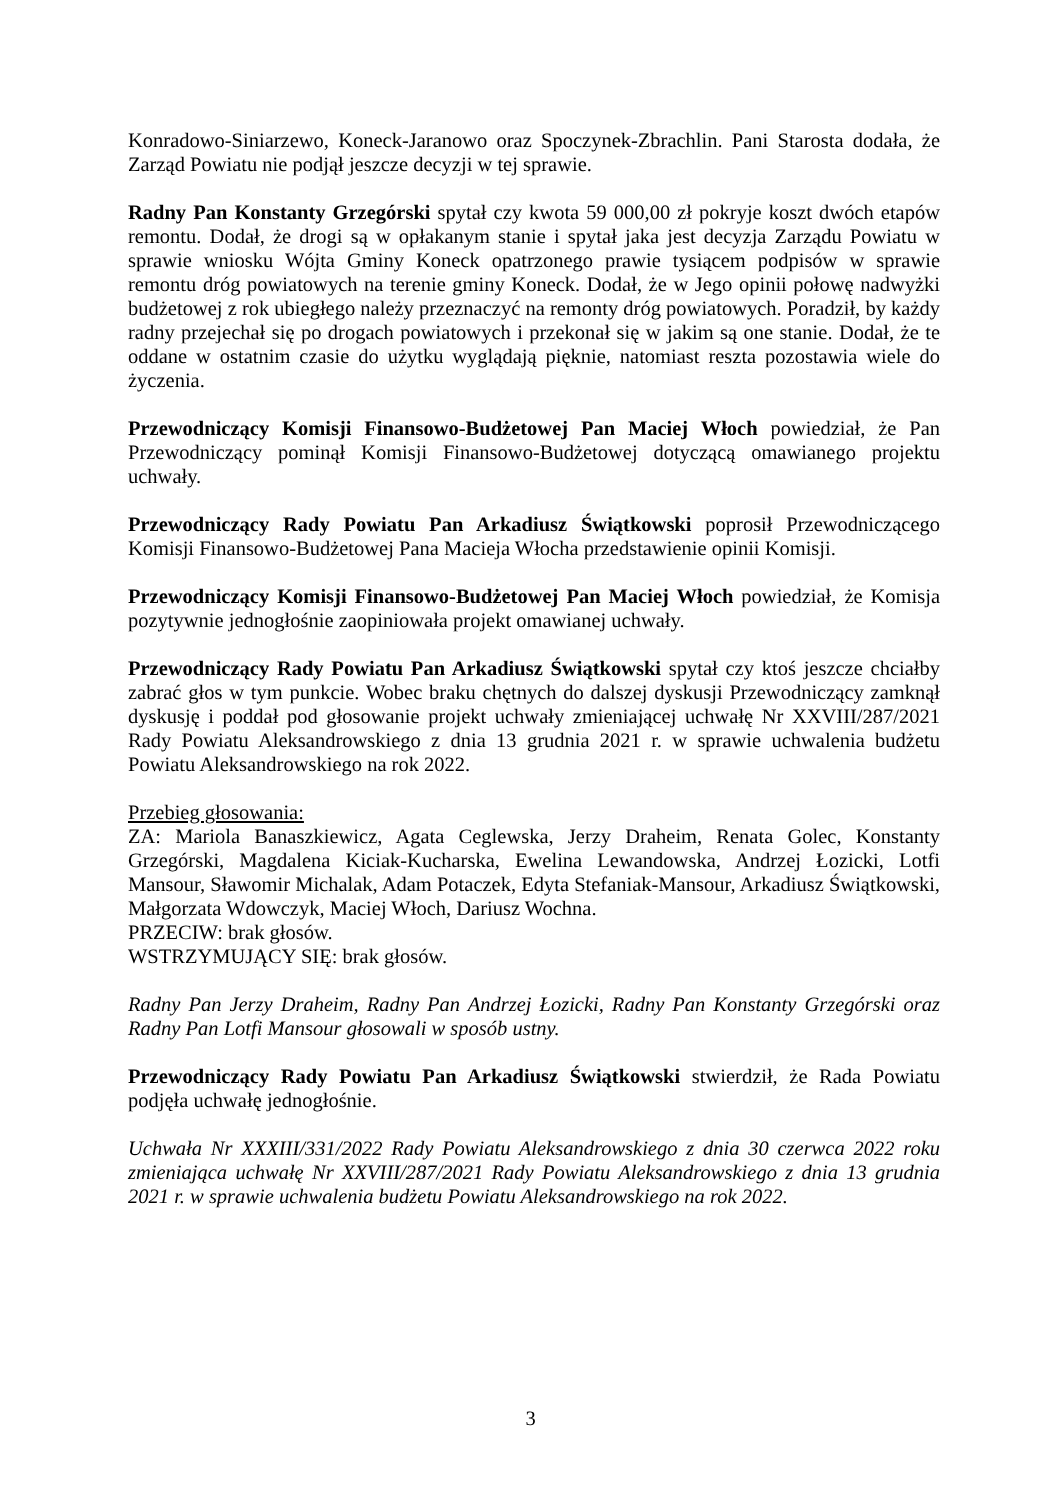Konradowo-Siniarzewo, Koneck-Jaranowo oraz Spoczynek-Zbrachlin. Pani Starosta dodała, że Zarząd Powiatu nie podjął jeszcze decyzji w tej sprawie.
Radny Pan Konstanty Grzegórski spytał czy kwota 59 000,00 zł pokryje koszt dwóch etapów remontu. Dodał, że drogi są w opłakanym stanie i spytał jaka jest decyzja Zarządu Powiatu w sprawie wniosku Wójta Gminy Koneck opatrzonego prawie tysiącem podpisów w sprawie remontu dróg powiatowych na terenie gminy Koneck. Dodał, że w Jego opinii połowę nadwyżki budżetowej z rok ubiegłego należy przeznaczyć na remonty dróg powiatowych. Poradził, by każdy radny przejechał się po drogach powiatowych i przekonał się w jakim są one stanie. Dodał, że te oddane w ostatnim czasie do użytku wyglądają pięknie, natomiast reszta pozostawia wiele do życzenia.
Przewodniczący Komisji Finansowo-Budżetowej Pan Maciej Włoch powiedział, że Pan Przewodniczący pominął Komisji Finansowo-Budżetowej dotyczącą omawianego projektu uchwały.
Przewodniczący Rady Powiatu Pan Arkadiusz Świątkowski poprosił Przewodniczącego Komisji Finansowo-Budżetowej Pana Macieja Włocha przedstawienie opinii Komisji.
Przewodniczący Komisji Finansowo-Budżetowej Pan Maciej Włoch powiedział, że Komisja pozytywnie jednogłośnie zaopiniowała projekt omawianej uchwały.
Przewodniczący Rady Powiatu Pan Arkadiusz Świątkowski spytał czy ktoś jeszcze chciałby zabrać głos w tym punkcie. Wobec braku chętnych do dalszej dyskusji Przewodniczący zamknął dyskusję i poddał pod głosowanie projekt uchwały zmieniającej uchwałę Nr XXVIII/287/2021 Rady Powiatu Aleksandrowskiego z dnia 13 grudnia 2021 r. w sprawie uchwalenia budżetu Powiatu Aleksandrowskiego na rok 2022.
Przebieg głosowania:
ZA: Mariola Banaszkiewicz, Agata Ceglewska, Jerzy Draheim, Renata Golec, Konstanty Grzegórski, Magdalena Kiciak-Kucharska, Ewelina Lewandowska, Andrzej Łozicki, Lotfi Mansour, Sławomir Michalak, Adam Potaczek, Edyta Stefaniak-Mansour, Arkadiusz Świątkowski, Małgorzata Wdowczyk, Maciej Włoch, Dariusz Wochna.
PRZECIW: brak głosów.
WSTRZYMUJĄCY SIĘ: brak głosów.
Radny Pan Jerzy Draheim, Radny Pan Andrzej Łozicki, Radny Pan Konstanty Grzegórski oraz Radny Pan Lotfi Mansour głosowali w sposób ustny.
Przewodniczący Rady Powiatu Pan Arkadiusz Świątkowski stwierdził, że Rada Powiatu podjęła uchwałę jednogłośnie.
Uchwała Nr XXXIII/331/2022 Rady Powiatu Aleksandrowskiego z dnia 30 czerwca 2022 roku zmieniająca uchwałę Nr XXVIII/287/2021 Rady Powiatu Aleksandrowskiego z dnia 13 grudnia 2021 r. w sprawie uchwalenia budżetu Powiatu Aleksandrowskiego na rok 2022.
3